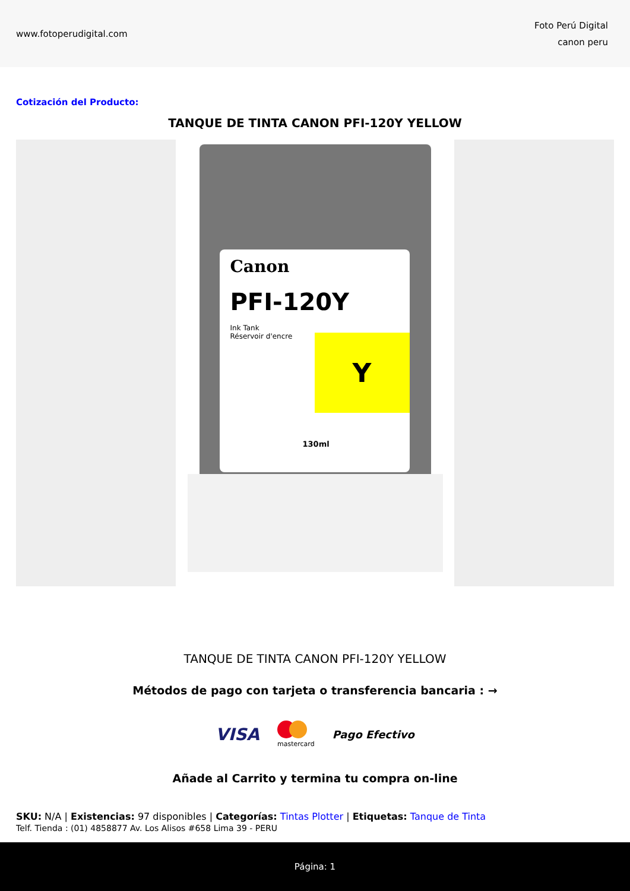www.fotoperudigital.com
Foto Perú Digital
canon peru
Cotización del Producto:
TANQUE DE TINTA CANON PFI-120Y YELLOW
Canon
PFI-120Y
Ink Tank
Réservoir d'encre
Y
130ml
TANQUE DE TINTA CANON PFI-120Y YELLOW
Métodos de pago con tarjeta o transferencia bancaria : →
VISA
mastercard Pago Efectivo
Añade al Carrito y termina tu compra on-line
SKU: N/A | Existencias: 97 disponibles | Categorías: Tintas Plotter | Etiquetas: Tanque de Tinta
Telf. Tienda : (01) 4858877 Av. Los Alisos #658 Lima 39 - PERU
Página: 1